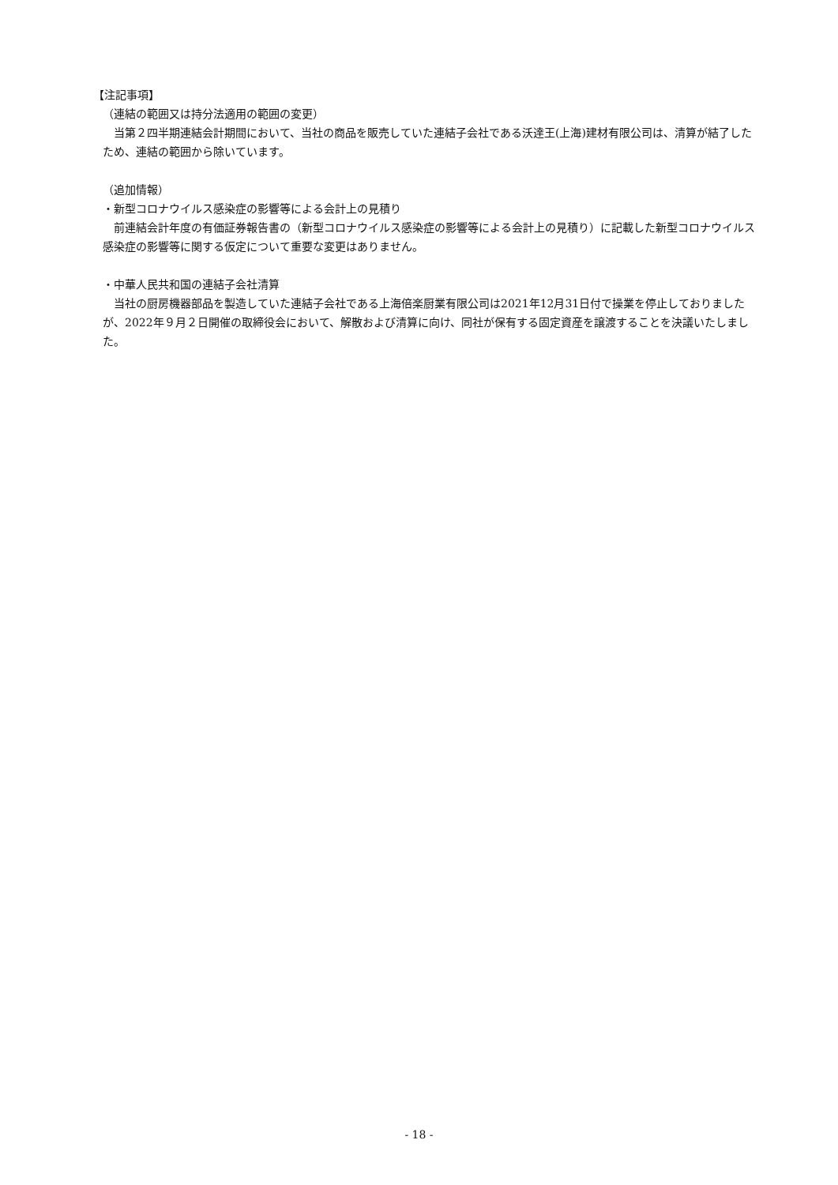【注記事項】
（連結の範囲又は持分法適用の範囲の変更）
　当第２四半期連結会計期間において、当社の商品を販売していた連結子会社である沃達王(上海)建材有限公司は、清算が結了したため、連結の範囲から除いています。
（追加情報）
・新型コロナウイルス感染症の影響等による会計上の見積り
　前連結会計年度の有価証券報告書の（新型コロナウイルス感染症の影響等による会計上の見積り）に記載した新型コロナウイルス感染症の影響等に関する仮定について重要な変更はありません。
・中華人民共和国の連結子会社清算
　当社の厨房機器部品を製造していた連結子会社である上海倍楽厨業有限公司は2021年12月31日付で操業を停止しておりましたが、2022年９月２日開催の取締役会において、解散および清算に向け、同社が保有する固定資産を譲渡することを決議いたしました。
- 18 -